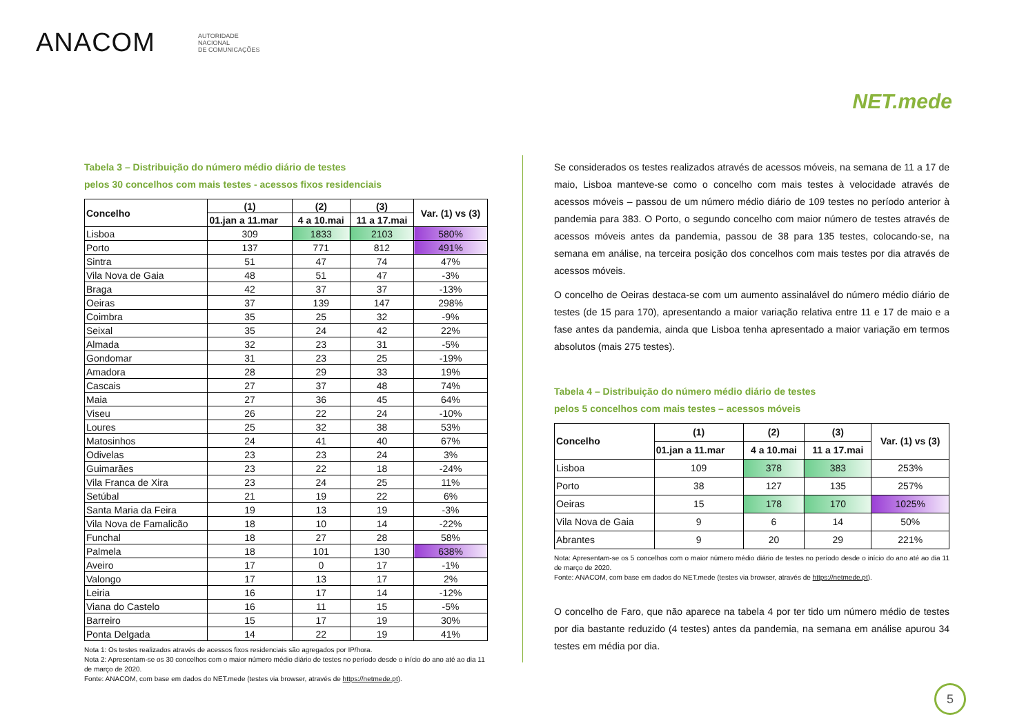ANACOM
AUTORIDADE
NACIONAL
DE COMUNICAÇÕES
NET.mede
Tabela 3 – Distribuição do número médio diário de testes
pelos 30 concelhos com mais testes - acessos fixos residenciais
| Concelho | (1) | (2) | (3) | Var. (1) vs (3) |
| --- | --- | --- | --- | --- |
| | 01.jan a 11.mar | 4 a 10.mai | 11 a 17.mai | |
| Lisboa | 309 | 1833 | 2103 | 580% |
| Porto | 137 | 771 | 812 | 491% |
| Sintra | 51 | 47 | 74 | 47% |
| Vila Nova de Gaia | 48 | 51 | 47 | -3% |
| Braga | 42 | 37 | 37 | -13% |
| Oeiras | 37 | 139 | 147 | 298% |
| Coimbra | 35 | 25 | 32 | -9% |
| Seixal | 35 | 24 | 42 | 22% |
| Almada | 32 | 23 | 31 | -5% |
| Gondomar | 31 | 23 | 25 | -19% |
| Amadora | 28 | 29 | 33 | 19% |
| Cascais | 27 | 37 | 48 | 74% |
| Maia | 27 | 36 | 45 | 64% |
| Viseu | 26 | 22 | 24 | -10% |
| Loures | 25 | 32 | 38 | 53% |
| Matosinhos | 24 | 41 | 40 | 67% |
| Odivelas | 23 | 23 | 24 | 3% |
| Guimarães | 23 | 22 | 18 | -24% |
| Vila Franca de Xira | 23 | 24 | 25 | 11% |
| Setúbal | 21 | 19 | 22 | 6% |
| Santa Maria da Feira | 19 | 13 | 19 | -3% |
| Vila Nova de Famalicão | 18 | 10 | 14 | -22% |
| Funchal | 18 | 27 | 28 | 58% |
| Palmela | 18 | 101 | 130 | 638% |
| Aveiro | 17 | 0 | 17 | -1% |
| Valongo | 17 | 13 | 17 | 2% |
| Leiria | 16 | 17 | 14 | -12% |
| Viana do Castelo | 16 | 11 | 15 | -5% |
| Barreiro | 15 | 17 | 19 | 30% |
| Ponta Delgada | 14 | 22 | 19 | 41% |
Nota 1: Os testes realizados através de acessos fixos residenciais são agregados por IP/hora.
Nota 2: Apresentam-se os 30 concelhos com o maior número médio diário de testes no período desde o início do ano até ao dia 11 de março de 2020.
Fonte: ANACOM, com base em dados do NET.mede (testes via browser, através de https://netmede.pt).
Se considerados os testes realizados através de acessos móveis, na semana de 11 a 17 de maio, Lisboa manteve-se como o concelho com mais testes à velocidade através de acessos móveis – passou de um número médio diário de 109 testes no período anterior à pandemia para 383. O Porto, o segundo concelho com maior número de testes através de acessos móveis antes da pandemia, passou de 38 para 135 testes, colocando-se, na semana em análise, na terceira posição dos concelhos com mais testes por dia através de acessos móveis.
O concelho de Oeiras destaca-se com um aumento assinalável do número médio diário de testes (de 15 para 170), apresentando a maior variação relativa entre 11 e 17 de maio e a fase antes da pandemia, ainda que Lisboa tenha apresentado a maior variação em termos absolutos (mais 275 testes).
Tabela 4 – Distribuição do número médio diário de testes
pelos 5 concelhos com mais testes – acessos móveis
| Concelho | (1) | (2) | (3) | Var. (1) vs (3) |
| --- | --- | --- | --- | --- |
| | 01.jan a 11.mar | 4 a 10.mai | 11 a 17.mai | |
| Lisboa | 109 | 378 | 383 | 253% |
| Porto | 38 | 127 | 135 | 257% |
| Oeiras | 15 | 178 | 170 | 1025% |
| Vila Nova de Gaia | 9 | 6 | 14 | 50% |
| Abrantes | 9 | 20 | 29 | 221% |
Nota: Apresentam-se os 5 concelhos com o maior número médio diário de testes no período desde o início do ano até ao dia 11 de março de 2020.
Fonte: ANACOM, com base em dados do NET.mede (testes via browser, através de https://netmede.pt).
O concelho de Faro, que não aparece na tabela 4 por ter tido um número médio de testes por dia bastante reduzido (4 testes) antes da pandemia, na semana em análise apurou 34 testes em média por dia.
5